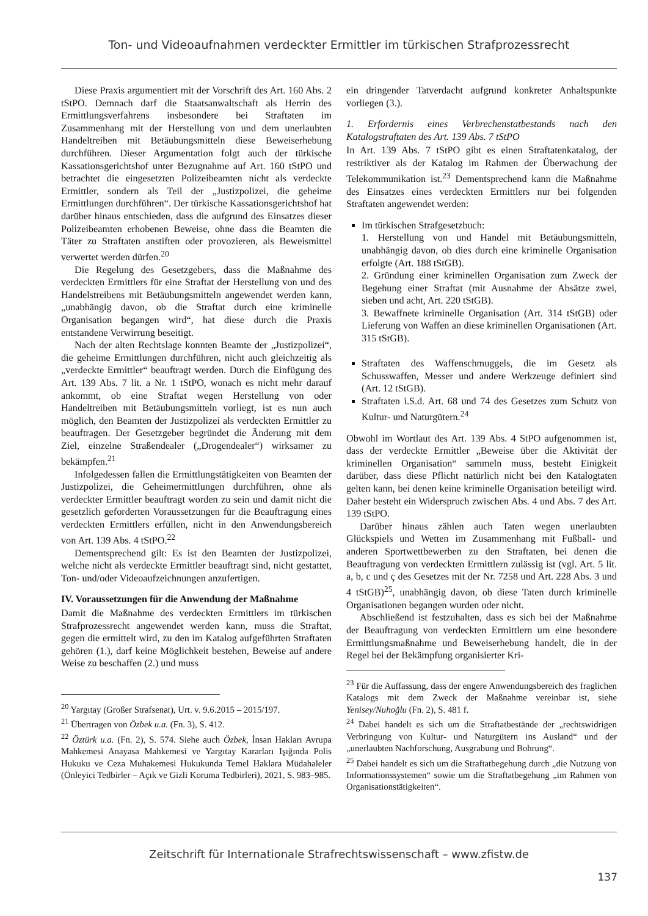Ton- und Videoaufnahmen verdeckter Ermittler im türkischen Strafprozessrecht
Diese Praxis argumentiert mit der Vorschrift des Art. 160 Abs. 2 tStPO. Demnach darf die Staatsanwaltschaft als Herrin des Ermittlungsverfahrens insbesondere bei Straftaten im Zusammenhang mit der Herstellung von und dem unerlaubten Handeltreiben mit Betäubungsmitteln diese Beweiserhebung durchführen. Dieser Argumentation folgt auch der türkische Kassationsgerichtshof unter Bezugnahme auf Art. 160 tStPO und betrachtet die eingesetzten Polizeibeamten nicht als verdeckte Ermittler, sondern als Teil der „Justizpolizei, die geheime Ermittlungen durchführen“. Der türkische Kassationsgerichtshof hat darüber hinaus entschieden, dass die aufgrund des Einsatzes dieser Polizeibeamten erhobenen Beweise, ohne dass die Beamten die Täter zu Straftaten anstiften oder provozieren, als Beweismittel verwertet werden dürfen.<sup>20</sup>
Die Regelung des Gesetzgebers, dass die Maßnahme des verdeckten Ermittlers für eine Straftat der Herstellung von und des Handelstreibens mit Betäubungsmitteln angewendet werden kann, „unabhängig davon, ob die Straftat durch eine kriminelle Organisation begangen wird“, hat diese durch die Praxis entstandene Verwirrung beseitigt.
Nach der alten Rechtslage konnten Beamte der „Justizpolizei“, die geheime Ermittlungen durchführen, nicht auch gleichzeitig als „verdeckte Ermittler“ beauftragt werden. Durch die Einfügung des Art. 139 Abs. 7 lit. a Nr. 1 tStPO, wonach es nicht mehr darauf ankommt, ob eine Straftat wegen Herstellung von oder Handeltreiben mit Betäubungsmitteln vorliegt, ist es nun auch möglich, den Beamten der Justizpolizei als verdeckten Ermittler zu beauftragen. Der Gesetzgeber begründet die Änderung mit dem Ziel, einzelne Straßendealer („Drogendealer“) wirksamer zu bekämpfen.<sup>21</sup>
Infolgedessen fallen die Ermittlungstätigkeiten von Beamten der Justizpolizei, die Geheimermittlungen durchführen, ohne als verdeckter Ermittler beauftragt worden zu sein und damit nicht die gesetzlich geforderten Voraussetzungen für die Beauftragung eines verdeckten Ermittlers erfüllen, nicht in den Anwendungsbereich von Art. 139 Abs. 4 tStPO.<sup>22</sup>
Dementsprechend gilt: Es ist den Beamten der Justizpolizei, welche nicht als verdeckte Ermittler beauftragt sind, nicht gestattet, Ton- und/oder Videoaufzeichnungen anzufertigen.
IV. Voraussetzungen für die Anwendung der Maßnahme
Damit die Maßnahme des verdeckten Ermittlers im türkischen Strafprozessrecht angewendet werden kann, muss die Straftat, gegen die ermittelt wird, zu den im Katalog aufgeführten Straftaten gehören (1.), darf keine Möglichkeit bestehen, Beweise auf andere Weise zu beschaffen (2.) und muss
<sup>20</sup> Yargıtay (Großer Strafsenat), Urt. v. 9.6.2015 – 2015/197.
<sup>21</sup> Übertragen von Özbek u.a. (Fn. 3), S. 412.
<sup>22</sup> Öztürk u.a. (Fn. 2), S. 574. Siehe auch Özbek, İnsan Hakları Avrupa Mahkemesi Anayasa Mahkemesi ve Yargıtay Kararları Işığında Polis Hukuku ve Ceza Muhakemesi Hukukunda Temel Haklara Müdahaleler (Önleyici Tedbirler – Açık ve Gizli Koruma Tedbirleri), 2021, S. 983–985.
ein dringender Tatverdacht aufgrund konkreter Anhaltspunkte vorliegen (3.).
1. Erfordernis eines Verbrechenstatbestands nach den Katalogstraftaten des Art. 139 Abs. 7 tStPO
In Art. 139 Abs. 7 tStPO gibt es einen Straftatenkatalog, der restriktiver als der Katalog im Rahmen der Überwachung der Telekommunikation ist.<sup>23</sup> Dementsprechend kann die Maßnahme des Einsatzes eines verdeckten Ermittlers nur bei folgenden Straftaten angewendet werden:
Im türkischen Strafgesetzbuch:
1. Herstellung von und Handel mit Betäubungsmitteln, unabhängig davon, ob dies durch eine kriminelle Organisation erfolgte (Art. 188 tStGB).
2. Gründung einer kriminellen Organisation zum Zweck der Begehung einer Straftat (mit Ausnahme der Absätze zwei, sieben und acht, Art. 220 tStGB).
3. Bewaffnete kriminelle Organisation (Art. 314 tStGB) oder Lieferung von Waffen an diese kriminellen Organisationen (Art. 315 tStGB).
Straftaten des Waffenschmuggels, die im Gesetz als Schusswaffen, Messer und andere Werkzeuge definiert sind (Art. 12 tStGB).
Straftaten i.S.d. Art. 68 und 74 des Gesetzes zum Schutz von Kultur- und Naturgütern.<sup>24</sup>
Obwohl im Wortlaut des Art. 139 Abs. 4 StPO aufgenommen ist, dass der verdeckte Ermittler „Beweise über die Aktivität der kriminellen Organisation“ sammeln muss, besteht Einigkeit darüber, dass diese Pflicht natürlich nicht bei den Katalogtaten gelten kann, bei denen keine kriminelle Organisation beteiligt wird. Daher besteht ein Widerspruch zwischen Abs. 4 und Abs. 7 des Art. 139 tStPO.
Darüber hinaus zählen auch Taten wegen unerlaubten Glückspiels und Wetten im Zusammenhang mit Fußball- und anderen Sportwettbewerben zu den Straftaten, bei denen die Beauftragung von verdeckten Ermittlern zulässig ist (vgl. Art. 5 lit. a, b, c und ç des Gesetzes mit der Nr. 7258 und Art. 228 Abs. 3 und 4 tStGB)<sup>25</sup>, unabhängig davon, ob diese Taten durch kriminelle Organisationen begangen wurden oder nicht.
Abschließend ist festzuhalten, dass es sich bei der Maßnahme der Beauftragung von verdeckten Ermittlern um eine besondere Ermittlungsmaßnahme und Beweiserhebung handelt, die in der Regel bei der Bekämpfung organisierter Kri-
<sup>23</sup> Für die Auffassung, dass der engere Anwendungsbereich des fraglichen Katalogs mit dem Zweck der Maßnahme vereinbar ist, siehe Yenisey/Nuhoğlu (Fn. 2), S. 481 f.
<sup>24</sup> Dabei handelt es sich um die Straftatbestände der „rechtswidrigen Verbringung von Kultur- und Naturgütern ins Ausland“ und der „unerlaubten Nachforschung, Ausgrabung und Bohrung“.
<sup>25</sup> Dabei handelt es sich um die Straftatbegehung durch „die Nutzung von Informationssystemen“ sowie um die Straftatbegehung „im Rahmen von Organisationstätigkeiten“.
Zeitschrift für Internationale Strafrechtswissenschaft – www.zfistw.de
137